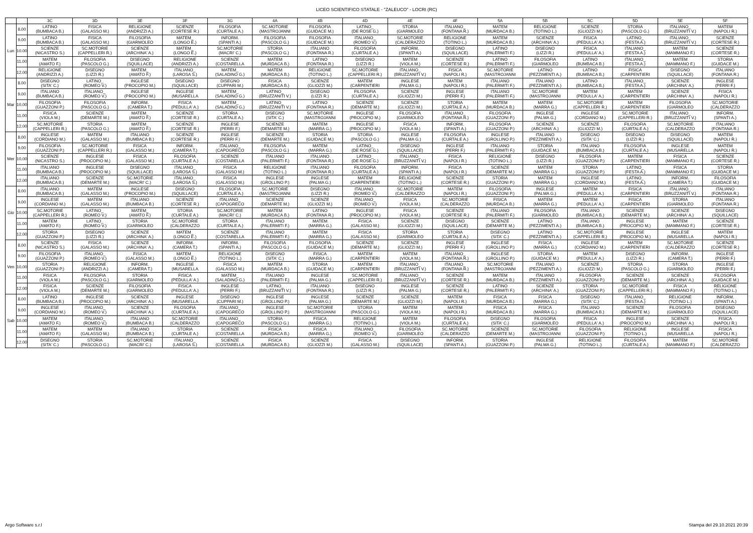LICEO SCIENTIFICO STATALE - "ZALEUCO" - LOCRI (RC)
| | | 3C | 3D | 3E | 3F | 3G | 4A | 4B | 4D | 4E | 4F | 5A | 5B | 5C | 5D | 5E | 5F |
| --- | --- | --- | --- | --- | --- | --- | --- | --- | --- | --- | --- | --- | --- | --- | --- | --- | --- |
| Lun | 8.00 | LATINO (BUMBACA B.) | FISICA (GALASSO M.) | RELIGIONE (ANDRIZZI A.) | SCIENZE (CORTESE R.) | FILOSOFIA (CURTALE A.) | SC.MOTORIE (MASTROJANNI | FILOSOFIA (GUIDACE M.) | LATINO_ (DE ROSE G.) | STORIA (GIARMOLEO | ITALIANO_ (FONTANA R.) | MATEM (MURDACA B.) | RELIGIONE (TOTINO L.) | SCIENZE (GLIOZZI M.) | STORIA (PASCOLO G.) | ITALIANO_ (BRUZZANITI V.) | MATEM (NAPOLI R.) |
| | 9.00 | LATINO (BUMBACA B.) | FISICA (GALASSO M.) | FILOSOFIA (GIARMOLEO | MATEM_ (LONGO E.) | INFORM. (SPANTI A.) | FILOSOFIA (PASCOLO G.) | FILOSOFIA (GUIDACE M.) | ITALIANO_ (ROMEO V.) | SC.MOTORIE (CALDERAZZO | RELIGIONE (TOTINO L.) | MATEM (MURDACA B.) | SCIENZE (ARCHINA' A.) | FISICA (PEDULLA' A.) | LATINO_ (FESTA A.) | ITALIANO_ (BRUZZANITI V.) | SCIENZE (CORTESE R.) |
| | 10.00 | SCIENZE (NICASTRO S.) | SC.MOTORIE (CAPPELLERI R.) | SCIENZE (ARCHINA' A.) | MATEM_ (LONGO E.) | SC.MOTORIE (MACRI' C.) | STORIA (PASCOLO G.) | ITALIANO (FONTANA R.) | FILOSOFIA (CURTALE A.) | INFORM. (SPANTI A.) | DISEGNO (SQUILLACE) | LATINO (PALERMITI F.) | DISEGNO (LIZZI R.) | FISICA (PEDULLA' A.) | ITALIANO_ (FESTA A.) | MATEM (MAMMANO F.) | SCIENZE (CORTESE R.) |
| | 11.00 | MATEM (AMATO F.) | FILOSOFIA (PASCOLO G.) | DISEGNO (SQUILLACE) | RELIGIONE (ANDRIZZI A.) | SCIENZE (COSTARELLA | MATEM (MURDACA B.) | LATINO (FONTANA R.) | DISEGNO (LIZZI R.) | MATEM (VIOLA M.) | SCIENZE (CORTESE R.) | LATINO (PALERMITI F.) | FILOSOFIA (GIARMOLEO | LATINO (BUMBACA B.) | ITALIANO_ (FESTA A.) | MATEM (MAMMANO F.) | STORIA (GUIDACE M.) |
| | 12.00 | RELIGIONE (ANDRIZZI A.) | DISEGNO (LIZZI R.) | MATEM_ (AMATO F.) | ITALIANO_ (LAROSA S.) | MATEM_ (SALADINO G.) | MATEM (MURDACA B.) | RELIGIONE (TOTINO L.) | SC.MOTORIE (CAPPELLERI R.) | ITALIANO_ (BRUZZANITI V.) | FISICA (NAPOLI R.) | SC.MOTORIE (MASTROJANNI | LATINO (PEZZIMENTI A.) | LATINO (BUMBACA B.) | FISICA (CARPENTIERI | DISEGNO (SQUILLACE) | ITALIANO (FONTANA R.) |
| Mar | 8.00 | DISEGNO (SITA' C.) | LATINO_ (ROMEO V.) | INGLESE (PROCOPIO M.) | DISEGNO (SQUILLACE) | DISEGNO (CUPPARI M.) | FISICA (MURDACA B.) | SCIENZE (GLIOZZI M.) | MATEM (CARPENTIERI | INGLESE (PALMA G.) | MATEM (NAPOLI R.) | ITALIANO (PALERMITI F.) | ITALIANO (PEZZIMENTI A.) | LATINO (BUMBACA B.) | ITALIANO_ (FESTA A.) | SCIENZE (ARCHINA' A.) | INGLESE (PERRI F.) |
| | 9.00 | ITALIANO (BUMBACA B.) | ITALIANO_ (ROMEO V.) | INGLESE (PROCOPIO M.) | INGLESE (MUSARELLA | MATEM_ (SALADINO G.) | LATINO_ (BRUZZANITI V.) | DISEGNO (LIZZI R.) | FILOSOFIA (CURTALE A.) | SCIENZE (GLIOZZI M.) | INGLESE (PERRI F.) | ITALIANO (PALERMITI F.) | SC.MOTORIE (MASTROJANNI | MATEM (PEDULLA' A.) | MATEM (CARPENTIERI | SCIENZE (ARCHINA' A.) | FISICA (NAPOLI R.) |
| | 10.00 | FILOSOFIA (GUAZZONI P.) | FILOSOFIA (PASCOLO G.) | INFORM. (CAMERA T.) | FISICA (PEDULLA' A.) | MATEM_ (SALADINO G.) | LATINO_ (BRUZZANITI V.) | LATINO (FONTANA R.) | SCIENZE (DEMARTE M.) | SCIENZE (GLIOZZI M.) | STORIA (CURTALE A.) | MATEM (MURDACA B.) | MATEM (MARRA G.) | SC.MOTORIE (CAPPELLERI R.) | MATEM (CARPENTIERI | FILOSOFIA (GIARMOLEO | SC.MOTORIE (CALDERAZZO |
| | 11.00 | FISICA (VIOLA M.) | SCIENZE (DEMARTE M.) | MATEM_ (AMATO F.) | SCIENZE (CORTESE R.) | STORIA (CURTALE A.) | DISEGNO (SITA' C.) | SC.MOTORIE (MASTROJANNI | INGLESE (PROCOPIO M.) | FILOSOFIA (GIARMOLEO | ITALIANO_ (FONTANA R.) | FILOSOFIA (GUAZZONI P.) | INGLESE (PALMA G.) | INGLESE (CORDIANO M.) | SC.MOTORIE (CAPPELLERI R.) | ITALIANO_ (BRUZZANITI V.) | INFORM. (SPANTI A.) |
| | 12.00 | SC.MOTORIE (CAPPELLERI R.) | STORIA (PASCOLO G.) | MATEM_ (AMATO F.) | SCIENZE (CORTESE R.) | INGLESE (PERRI F.) | SCIENZE (DEMARTE M.) | MATEM (MARRA G.) | INGLESE (PROCOPIO M.) | FISICA (VIOLA M.) | INFORM. (SPANTI A.) | FILOSOFIA (GUAZZONI P.) | SCIENZE (ARCHINA' A.) | SCIENZE (GLIOZZI M.) | FILOSOFIA (CURTALE A.) | SC.MOTORIE (CALDERAZZO | ITALIANO (FONTANA R.) |
| Mer | 8.00 | INGLESE (CORDIANO M.) | MATEM (GALASSO M.) | ITALIANO (BUMBACA B.) | SCIENZE (CORTESE R.) | INGLESE (PERRI F.) | SCIENZE (DEMARTE M.) | STORIA (GUIDACE M.) | STORIA (PASCOLO G.) | INGLESE (PALMA G.) | FILOSOFIA (CURTALE A.) | INGLESE (GROLLINO P.) | ITALIANO (PEZZIMENTI A.) | DISEGNO (SITA' C.) | DISEGNO (LIZZI R.) | DISEGNO (SQUILLACE) | MATEM (NAPOLI R.) |
| | 9.00 | FILOSOFIA (GUAZZONI P.) | SC.MOTORIE (CAPPELLERI R.) | FISICA (GALASSO M.) | INFORM. (CAMERA T.) | ITALIANO_ (CAPOGRECO | FILOSOFIA (PASCOLO G.) | MATEM (MARRA G.) | LATINO_ (DE ROSE G.) | DISEGNO (SQUILLACE) | INGLESE (PERRI F.) | ITALIANO (PALERMITI F.) | STORIA (GUIDACE M.) | ITALIANO (BUMBACA B.) | FILOSOFIA (CURTALE A.) | INGLESE (MUSARELLA | MATEM (NAPOLI R.) |
| | 10.00 | SCIENZE (NICASTRO S.) | INGLESE (PROCOPIO M.) | FISICA (GALASSO M.) | FILOSOFIA (CURTALE A.) | SCIENZE (COSTARELLA | ITALIANO (PALERMITI F.) | ITALIANO (FONTANA R.) | LATINO_ (DE ROSE G.) | ITALIANO_ (BRUZZANITI V.) | FISICA (NAPOLI R.) | RELIGIONE (TOTINO L.) | DISEGNO (LIZZI R.) | FILOSOFIA (GUAZZONI P.) | MATEM (CARPENTIERI | FISICA (MAMMANO F.) | SCIENZE (CORTESE R.) |
| | 11.00 | ITALIANO (BUMBACA B.) | INGLESE (PROCOPIO M.) | DISEGNO (SQUILLACE) | ITALIANO_ (LAROSA S.) | FISICA (GALASSO M.) | RELIGIONE (TOTINO L.) | ITALIANO (FONTANA R.) | FILOSOFIA (CURTALE A.) | INFORM. (SPANTI A.) | FISICA (NAPOLI R.) | SCIENZE (DEMARTE M.) | MATEM (MARRA G.) | STORIA (GUAZZONI P.) | LATINO_ (FESTA A.) | FISICA (MAMMANO F.) | STORIA (GUIDACE M.) |
| | 12.00 | ITALIANO (BUMBACA B.) | SCIENZE (DEMARTE M.) | SC.MOTORIE (MACRI' C.) | ITALIANO_ (LAROSA S.) | FISICA (GALASSO M.) | INGLESE (GROLLINO P.) | INGLESE (PALMA G.) | MATEM (CARPENTIERI | RELIGIONE (TOTINO L.) | SCIENZE (CORTESE R.) | STORIA (GUAZZONI P.) | MATEM (MARRA G.) | INGLESE (CORDIANO M.) | LATINO_ (FESTA A.) | INFORM. (CAMERA T.) | FILOSOFIA (GUIDACE M.) |
| Gio | 8.00 | ITALIANO (BUMBACA B.) | MATEM (GALASSO M.) | INGLESE (PROCOPIO M.) | DISEGNO (SQUILLACE) | FILOSOFIA (CURTALE A.) | SC.MOTORIE (MASTROJANNI | DISEGNO (LIZZI R.) | ITALIANO_ (ROMEO V.) | SC.MOTORIE (CALDERAZZO | MATEM (NAPOLI R.) | FILOSOFIA (GUAZZONI P.) | INGLESE (PALMA G.) | MATEM (PEDULLA' A.) | FISICA (CARPENTIERI | ITALIANO_ (BRUZZANITI V.) | ITALIANO (FONTANA R.) |
| | 9.00 | INGLESE (CORDIANO M.) | MATEM (GALASSO M.) | ITALIANO (BUMBACA B.) | SCIENZE (CORTESE R.) | ITALIANO_ (CAPOGRECO | SCIENZE (DEMARTE M.) | SCIENZE (GLIOZZI M.) | ITALIANO_ (ROMEO V.) | FISICA (VIOLA M.) | SC.MOTORIE (CALDERAZZO | FISICA (MURDACA B.) | MATEM (MARRA G.) | MATEM (PEDULLA' A.) | FISICA (CARPENTIERI | STORIA (GIARMOLEO | ITALIANO (FONTANA R.) |
| | 10.00 | SC.MOTORIE (CAPPELLERI R.) | LATINO_ (ROMEO V.) | MATEM_ (AMATO F.) | STORIA (CURTALE A.) | SC.MOTORIE (MACRI' C.) | MATEM (MURDACA B.) | LATINO (FONTANA R.) | INGLESE (PROCOPIO M.) | FISICA (VIOLA M.) | SCIENZE (CORTESE R.) | ITALIANO (PALERMITI F.) | FILOSOFIA (GIARMOLEO | ITALIANO (BUMBACA B.) | SCIENZE (DEMARTE M.) | SCIENZE (ARCHINA' A.) | DISEGNO (SQUILLACE) |
| | 11.00 | MATEM (AMATO F.) | LATINO_ (ROMEO V.) | STORIA (GIARMOLEO | SC.MOTORIE (CALDERAZZO | STORIA (CURTALE A.) | ITALIANO (PALERMITI F.) | MATEM (MARRA G.) | FISICA (GALASSO M.) | SCIENZE (GLIOZZI M.) | DISEGNO (SQUILLACE) | SCIENZE (DEMARTE M.) | LATINO (PEZZIMENTI A.) | ITALIANO (BUMBACA B.) | INGLESE (PROCOPIO M.) | MATEM (MAMMANO F.) | SCIENZE (CORTESE R.) |
| | 12.00 | STORIA (GUAZZONI P.) | DISEGNO (LIZZI R.) | SCIENZE (ARCHINA' A.) | MATEM_ (LONGO E.) | SCIENZE (COSTARELLA | ITALIANO (PALERMITI F.) | MATEM (MARRA G.) | FISICA (GALASSO M.) | STORIA (GIARMOLEO | STORIA (CURTALE A.) | DISEGNO (SITA' C.) | LATINO (PEZZIMENTI A.) | SC.MOTORIE (CAPPELLERI R.) | INGLESE (PROCOPIO M.) | INGLESE (MUSARELLA | MATEM (NAPOLI R.) |
| Ven | 8.00 | SCIENZE (NICASTRO S.) | FISICA (GALASSO M.) | SCIENZE (ARCHINA' A.) | INFORM. (CAMERA T.) | INFORM. (SPANTI A.) | FILOSOFIA (PASCOLO G.) | FILOSOFIA (GUIDACE M.) | SCIENZE (DEMARTE M.) | SCIENZE (GLIOZZI M.) | INGLESE (PERRI F.) | INGLESE (GROLLINO P.) | FISICA (MARRA G.) | INGLESE (CORDIANO M.) | MATEM (CARPENTIERI | SC.MOTORIE (CALDERAZZO | SCIENZE (CORTESE R.) |
| | 9.00 | FILOSOFIA (GUAZZONI P.) | ITALIANO_ (ROMEO V.) | FISICA (GALASSO M.) | MATEM_ (LONGO E.) | RELIGIONE (TOTINO L.) | DISEGNO (SITA' C.) | FISICA (MARRA G.) | MATEM (CARPENTIERI | MATEM (VIOLA M.) | ITALIANO_ (FONTANA R.) | INGLESE (GROLLINO P.) | STORIA (GUIDACE M.) | MATEM (PEDULLA' A.) | DISEGNO (LIZZI R.) | INFORM. (CAMERA T.) | INGLESE (PERRI F.) |
| | 10.00 | STORIA (GUAZZONI P.) | RELIGIONE (ANDRIZZI A.) | INFORM. (CAMERA T.) | INGLESE (MUSARELLA | FISICA (GALASSO M.) | MATEM (MURDACA B.) | STORIA (GUIDACE M.) | MATEM (CARPENTIERI | ITALIANO_ (BRUZZANITI V.) | ITALIANO_ (FONTANA R.) | SC.MOTORIE (MASTROJANNI | ITALIANO (PEZZIMENTI A.) | SCIENZE (GLIOZZI M.) | STORIA (PASCOLO G.) | STORIA (GIARMOLEO | INGLESE (PERRI F.) |
| | 11.00 | FISICA (VIOLA M.) | FILOSOFIA (PASCOLO G.) | STORIA (GIARMOLEO | FISICA (PEDULLA' A.) | MATEM_ (SALADINO G.) | ITALIANO (PALERMITI F.) | INGLESE (PALMA G.) | SC.MOTORIE (CAPPELLERI R.) | ITALIANO_ (BRUZZANITI V.) | SCIENZE (CORTESE R.) | MATEM (MURDACA B.) | ITALIANO (PEZZIMENTI A.) | FILOSOFIA (GUAZZONI P.) | SCIENZE (DEMARTE M.) | SCIENZE (ARCHINA' A.) | FILOSOFIA (GUIDACE M.) |
| | 12.00 | FISICA (VIOLA M.) | SCIENZE (DEMARTE M.) | FILOSOFIA (GIARMOLEO | FISICA (PEDULLA' A.) | INGLESE (PERRI F.) | LATINO_ (BRUZZANITI V.) | ITALIANO (FONTANA R.) | DISEGNO (LIZZI R.) | INGLESE (PALMA G.) | SCIENZE (CORTESE R.) | LATINO (PALERMITI F.) | SCIENZE (ARCHINA' A.) | STORIA (GUAZZONI P.) | SC.MOTORIE (CAPPELLERI R.) | FISICA (MAMMANO F.) | RELIGIONE (TOTINO L.) |
| Sab | 8.00 | LATINO (BUMBACA B.) | INGLESE (PROCOPIO M.) | SCIENZE (ARCHINA' A.) | INGLESE (MUSARELLA | DISEGNO (CUPPARI M.) | INGLESE (GROLLINO P.) | INGLESE (PALMA G.) | SCIENZE (DEMARTE M.) | SCIENZE (GLIOZZI M.) | MATEM (NAPOLI R.) | FISICA (MURDACA B.) | FISICA (MARRA G.) | DISEGNO (SITA' C.) | ITALIANO_ (FESTA A.) | RELIGIONE (TOTINO L.) | INFORM. (SPANTI A.) |
| | 9.00 | INGLESE (CORDIANO M.) | ITALIANO_ (ROMEO V.) | SCIENZE (ARCHINA' A.) | FILOSOFIA (CURTALE A.) | ITALIANO_ (CAPOGRECO | INGLESE (GROLLINO P.) | SC.MOTORIE (MASTROJANNI | STORIA (PASCOLO G.) | MATEM (VIOLA M.) | MATEM (NAPOLI R.) | FISICA (MURDACA B.) | FISICA (MARRA G.) | ITALIANO (BUMBACA B.) | SCIENZE (DEMARTE M.) | FILOSOFIA (GIARMOLEO | DISEGNO (SQUILLACE) |
| | 10.00 | MATEM (AMATO F.) | ITALIANO_ (ROMEO V.) | ITALIANO (BUMBACA B.) | SC.MOTORIE (CALDERAZZO | ITALIANO_ (CAPOGRECO | STORIA (PASCOLO G.) | FISICA (MARRA G.) | RELIGIONE (TOTINO L.) | MATEM (VIOLA M.) | FILOSOFIA (CURTALE A.) | DISEGNO (SITA' C.) | FILOSOFIA (GIARMOLEO | FISICA (PEDULLA' A.) | INGLESE (PROCOPIO M.) | SCIENZE (ARCHINA' A.) | FISICA (NAPOLI R.) |
| | 11.00 | MATEM (AMATO F.) | MATEM (GALASSO M.) | ITALIANO (BUMBACA B.) | STORIA (CURTALE A.) | SCIENZE (COSTARELLA | FISICA (MURDACA B.) | FISICA (MARRA G.) | ITALIANO_ (ROMEO V.) | FILOSOFIA (GIARMOLEO | SC.MOTORIE (CALDERAZZO | SCIENZE (DEMARTE M.) | SC.MOTORIE (MASTROJANNI | FILOSOFIA (GUAZZONI P.) | RELIGIONE (TOTINO L.) | INGLESE (MUSARELLA | FISICA (NAPOLI R.) |
| | 12.00 | DISEGNO (SITA' C.) | STORIA (PASCOLO G.) | SC.MOTORIE (MACRI' C.) | ITALIANO_ (LAROSA S.) | SCIENZE (COSTARELLA | FISICA (MURDACA B.) | SCIENZE (GLIOZZI M.) | FISICA (GALASSO M.) | DISEGNO (SQUILLACE) | INFORM. (SPANTI A.) | STORIA (GUAZZONI P.) | INGLESE (PALMA G.) | RELIGIONE (TOTINO L.) | FILOSOFIA (CURTALE A.) | MATEM (MAMMANO F.) | SC.MOTORIE (CALDERAZZO |
Argo Software s.r.l Stampa del 29.10.2021 20:39